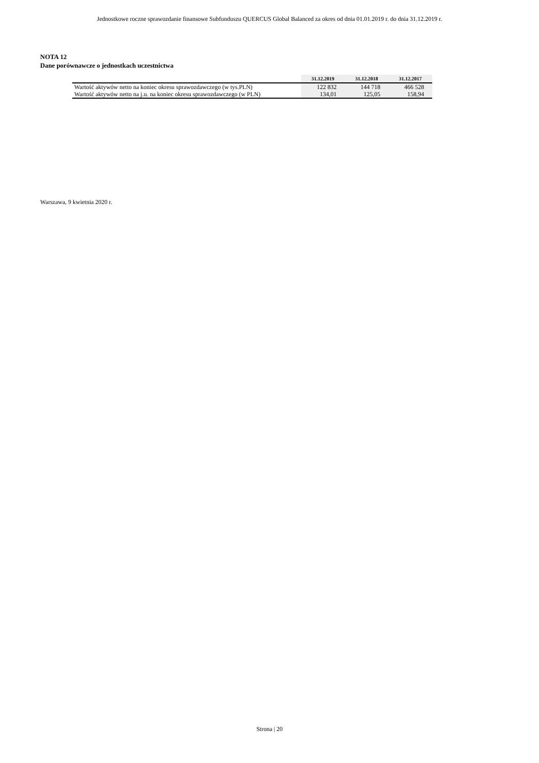Jednostkowe roczne sprawozdanie finansowe Subfunduszu QUERCUS Global Balanced za okres od dnia 01.01.2019 r. do dnia 31.12.2019 r.
NOTA 12
Dane porównawcze o jednostkach uczestnictwa
| | 31.12.2019 | 31.12.2018 | 31.12.2017 |
| --- | --- | --- | --- |
| Wartość aktywów netto na koniec okresu sprawozdawczego (w tys.PLN) | 122 832 | 144 718 | 466 528 |
| Wartość aktywów netto na j.u. na koniec okresu sprawozdawczego (w PLN) | 134,01 | 125,05 | 158,94 |
Warszawa, 9 kwietnia 2020 r.
Strona | 20